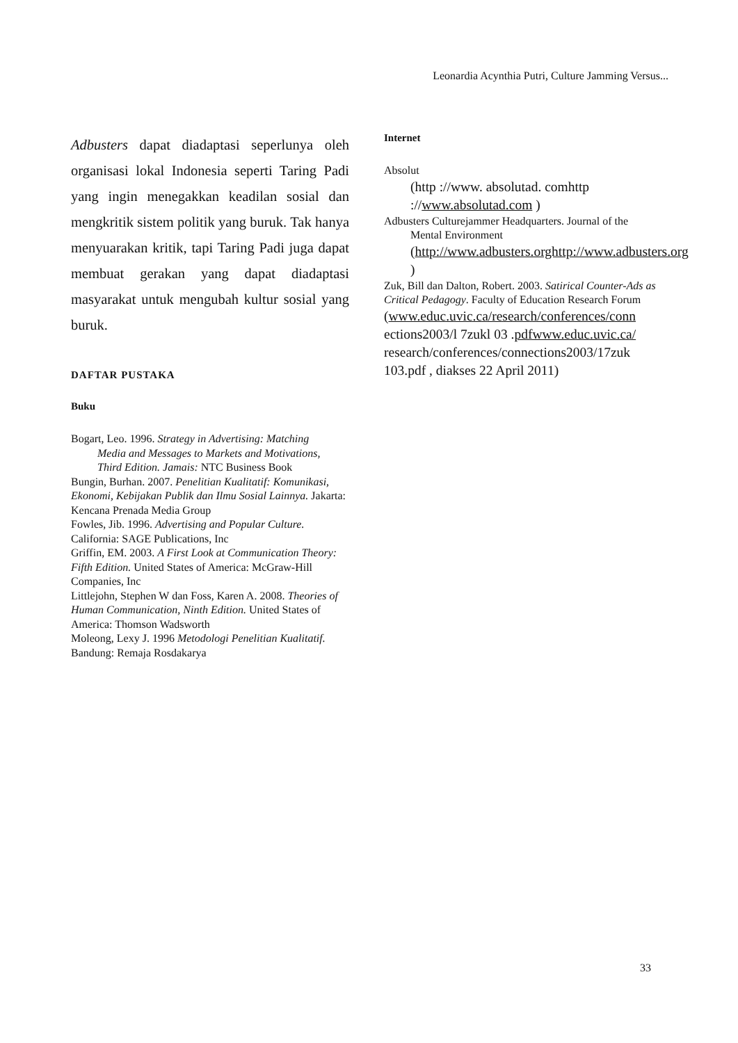Leonardia Acynthia Putri, Culture Jamming Versus...
Adbusters dapat diadaptasi seperlunya oleh organisasi lokal Indonesia seperti Taring Padi yang ingin menegakkan keadilan sosial dan mengkritik sistem politik yang buruk. Tak hanya menyuarakan kritik, tapi Taring Padi juga dapat membuat gerakan yang dapat diadaptasi masyarakat untuk mengubah kultur sosial yang buruk.
DAFTAR PUSTAKA
Buku
Bogart, Leo. 1996. Strategy in Advertising: Matching
Media and Messages to Markets and Motivations,
Third Edition. Jamais: NTC Business Book
Bungin, Burhan. 2007. Penelitian Kualitatif: Komunikasi, Ekonomi, Kebijakan Publik dan Ilmu Sosial Lainnya. Jakarta: Kencana Prenada Media Group
Fowles, Jib. 1996. Advertising and Popular Culture. California: SAGE Publications, Inc
Griffin, EM. 2003. A First Look at Communication Theory: Fifth Edition. United States of America: McGraw-Hill Companies, Inc
Littlejohn, Stephen W dan Foss, Karen A. 2008. Theories of Human Communication, Ninth Edition. United States of America: Thomson Wadsworth
Moleong, Lexy J. 1996 Metodologi Penelitian Kualitatif. Bandung: Remaja Rosdakarya
Internet
Absolut
(http ://www. absolutad. comhttp ://www.absolutad.com )
Adbusters Culturejammer Headquarters. Journal of the
Mental Environment
(http://www.adbusters.orghttp://www.adbusters.org )
Zuk, Bill dan Dalton, Robert. 2003. Satirical Counter-Ads as Critical Pedagogy. Faculty of Education Research Forum
(www.educ.uvic.ca/research/conferences/conn ections2003/l 7zukl 03 .pdfwww.educ.uvic.ca/ research/conferences/connections2003/17zuk 103.pdf , diakses 22 April 2011)
33